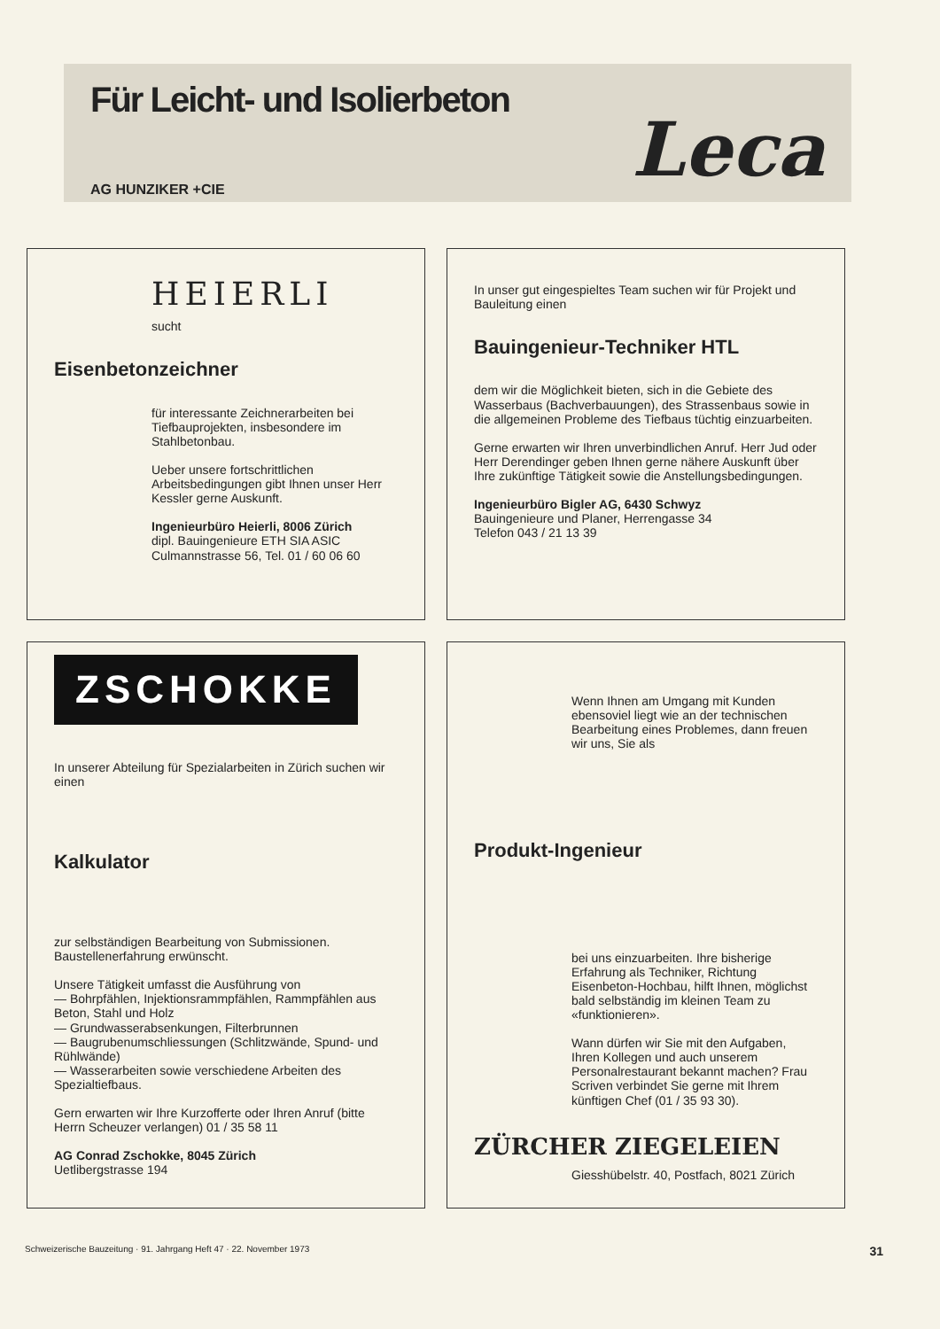Für Leicht- und Isolierbeton
AG HUNZIKER +CIE
Leca
HEIERLI
sucht
Eisenbetonzeichner
für interessante Zeichnerarbeiten bei Tiefbauprojekten, insbesondere im Stahlbetonbau.
Ueber unsere fortschrittlichen Arbeitsbedingungen gibt Ihnen unser Herr Kessler gerne Auskunft.
Ingenieurbüro Heierli, 8006 Zürich
dipl. Bauingenieure ETH SIA ASIC
Culmannstrasse 56, Tel. 01 / 60 06 60
In unser gut eingespieltes Team suchen wir für Projekt und Bauleitung einen
Bauingenieur-Techniker HTL
dem wir die Möglichkeit bieten, sich in die Gebiete des Wasserbaus (Bachverbauungen), des Strassenbaus sowie in die allgemeinen Probleme des Tiefbaus tüchtig einzuarbeiten.
Gerne erwarten wir Ihren unverbindlichen Anruf. Herr Jud oder Herr Derendinger geben Ihnen gerne nähere Auskunft über Ihre zukünftige Tätigkeit sowie die Anstellungsbedingungen.
Ingenieurbüro Bigler AG, 6430 Schwyz
Bauingenieure und Planer, Herrengasse 34
Telefon 043 / 21 13 39
ZSCHOKKE
In unserer Abteilung für Spezialarbeiten in Zürich suchen wir einen
Kalkulator
zur selbständigen Bearbeitung von Submissionen. Baustellenerfahrung erwünscht.
Unsere Tätigkeit umfasst die Ausführung von
— Bohrpfählen, Injektionsrammpfählen, Rammpfählen aus Beton, Stahl und Holz
— Grundwasserabsenkungen, Filterbrunnen
— Baugrubenumschliessungen (Schlitzwände, Spund- und Rühlwände)
— Wasserarbeiten sowie verschiedene Arbeiten des Spezialtiefbaus.
Gern erwarten wir Ihre Kurzofferte oder Ihren Anruf (bitte Herrn Scheuzer verlangen) 01 / 35 58 11
AG Conrad Zschokke, 8045 Zürich
Uetlibergstrasse 194
Wenn Ihnen am Umgang mit Kunden ebensoviel liegt wie an der technischen Bearbeitung eines Problemes, dann freuen wir uns, Sie als
Produkt-Ingenieur
bei uns einzuarbeiten. Ihre bisherige Erfahrung als Techniker, Richtung Eisenbeton-Hochbau, hilft Ihnen, möglichst bald selbständig im kleinen Team zu «funktionieren».
Wann dürfen wir Sie mit den Aufgaben, Ihren Kollegen und auch unserem Personalrestaurant bekannt machen? Frau Scriven verbindet Sie gerne mit Ihrem künftigen Chef (01 / 35 93 30).
ZÜRCHER ZIEGELEIEN
Giesshübelstr. 40, Postfach, 8021 Zürich
Schweizerische Bauzeitung · 91. Jahrgang Heft 47 · 22. November 1973 31